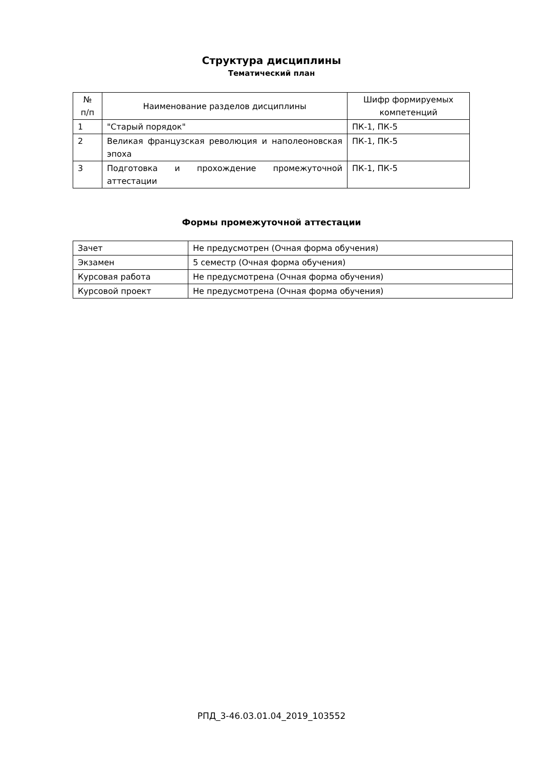Структура дисциплины
Тематический план
| № п/п | Наименование разделов дисциплины | Шифр формируемых компетенций |
| --- | --- | --- |
| 1 | "Старый порядок" | ПК-1, ПК-5 |
| 2 | Великая французская революция и наполеоновская эпоха | ПК-1, ПК-5 |
| 3 | Подготовка и прохождение промежуточной аттестации | ПК-1, ПК-5 |
Формы промежуточной аттестации
| Зачет | Не предусмотрен (Очная форма обучения) |
| Экзамен | 5 семестр (Очная форма обучения) |
| Курсовая работа | Не предусмотрена (Очная форма обучения) |
| Курсовой проект | Не предусмотрена (Очная форма обучения) |
РПД_3-46.03.01.04_2019_103552